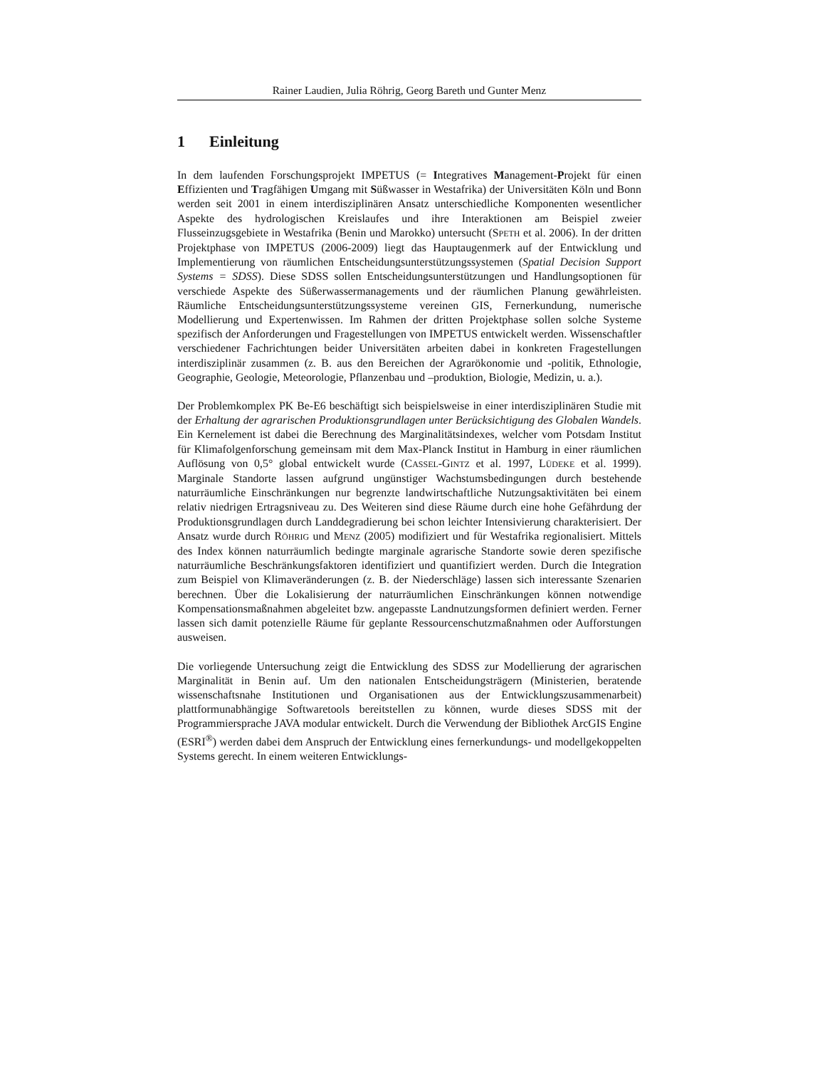Rainer Laudien, Julia Röhrig, Georg Bareth und Gunter Menz
1 Einleitung
In dem laufenden Forschungsprojekt IMPETUS (= Integratives Management-Projekt für einen Effizienten und Tragfähigen Umgang mit Süßwasser in Westafrika) der Universitäten Köln und Bonn werden seit 2001 in einem interdisziplinären Ansatz unterschiedliche Komponenten wesentlicher Aspekte des hydrologischen Kreislaufes und ihre Interaktionen am Beispiel zweier Flusseinzugsgebiete in Westafrika (Benin und Marokko) untersucht (SPETH et al. 2006). In der dritten Projektphase von IMPETUS (2006-2009) liegt das Hauptaugenmerk auf der Entwicklung und Implementierung von räumlichen Entscheidungsunterstützungssystemen (Spatial Decision Support Systems = SDSS). Diese SDSS sollen Entscheidungsunterstützungen und Handlungsoptionen für verschiede Aspekte des Süßerwassermanagements und der räumlichen Planung gewährleisten. Räumliche Entscheidungsunterstützungssysteme vereinen GIS, Fernerkundung, numerische Modellierung und Expertenwissen. Im Rahmen der dritten Projektphase sollen solche Systeme spezifisch der Anforderungen und Fragestellungen von IMPETUS entwickelt werden. Wissenschaftler verschiedener Fachrichtungen beider Universitäten arbeiten dabei in konkreten Fragestellungen interdisziplinär zusammen (z. B. aus den Bereichen der Agrarökonomie und -politik, Ethnologie, Geographie, Geologie, Meteorologie, Pflanzenbau und –produktion, Biologie, Medizin, u. a.).
Der Problemkomplex PK Be-E6 beschäftigt sich beispielsweise in einer interdisziplinären Studie mit der Erhaltung der agrarischen Produktionsgrundlagen unter Berücksichtigung des Globalen Wandels. Ein Kernelement ist dabei die Berechnung des Marginalitätsindexes, welcher vom Potsdam Institut für Klimafolgenforschung gemeinsam mit dem Max-Planck Institut in Hamburg in einer räumlichen Auflösung von 0,5° global entwickelt wurde (CASSEL-GINTZ et al. 1997, LÜDEKE et al. 1999). Marginale Standorte lassen aufgrund ungünstiger Wachstumsbedingungen durch bestehende naturräumliche Einschränkungen nur begrenzte landwirtschaftliche Nutzungsaktivitäten bei einem relativ niedrigen Ertragsniveau zu. Des Weiteren sind diese Räume durch eine hohe Gefährdung der Produktionsgrundlagen durch Landdegradierung bei schon leichter Intensivierung charakterisiert. Der Ansatz wurde durch RÖHRIG und MENZ (2005) modifiziert und für Westafrika regionalisiert. Mittels des Index können naturräumlich bedingte marginale agrarische Standorte sowie deren spezifische naturräumliche Beschränkungsfaktoren identifiziert und quantifiziert werden. Durch die Integration zum Beispiel von Klimaveränderungen (z. B. der Niederschläge) lassen sich interessante Szenarien berechnen. Über die Lokalisierung der naturräumlichen Einschränkungen können notwendige Kompensationsmaßnahmen abgeleitet bzw. angepasste Landnutzungsformen definiert werden. Ferner lassen sich damit potenzielle Räume für geplante Ressourcenschutzmaßnahmen oder Aufforstungen ausweisen.
Die vorliegende Untersuchung zeigt die Entwicklung des SDSS zur Modellierung der agrarischen Marginalität in Benin auf. Um den nationalen Entscheidungsträgern (Ministerien, beratende wissenschaftsnahe Institutionen und Organisationen aus der Entwicklungszusammenarbeit) plattformunabhängige Softwaretools bereitstellen zu können, wurde dieses SDSS mit der Programmiersprache JAVA modular entwickelt. Durch die Verwendung der Bibliothek ArcGIS Engine (ESRI<sup>®</sup>) werden dabei dem Anspruch der Entwicklung eines fernerkundungs- und modellgekoppelten Systems gerecht. In einem weiteren Entwicklungs-